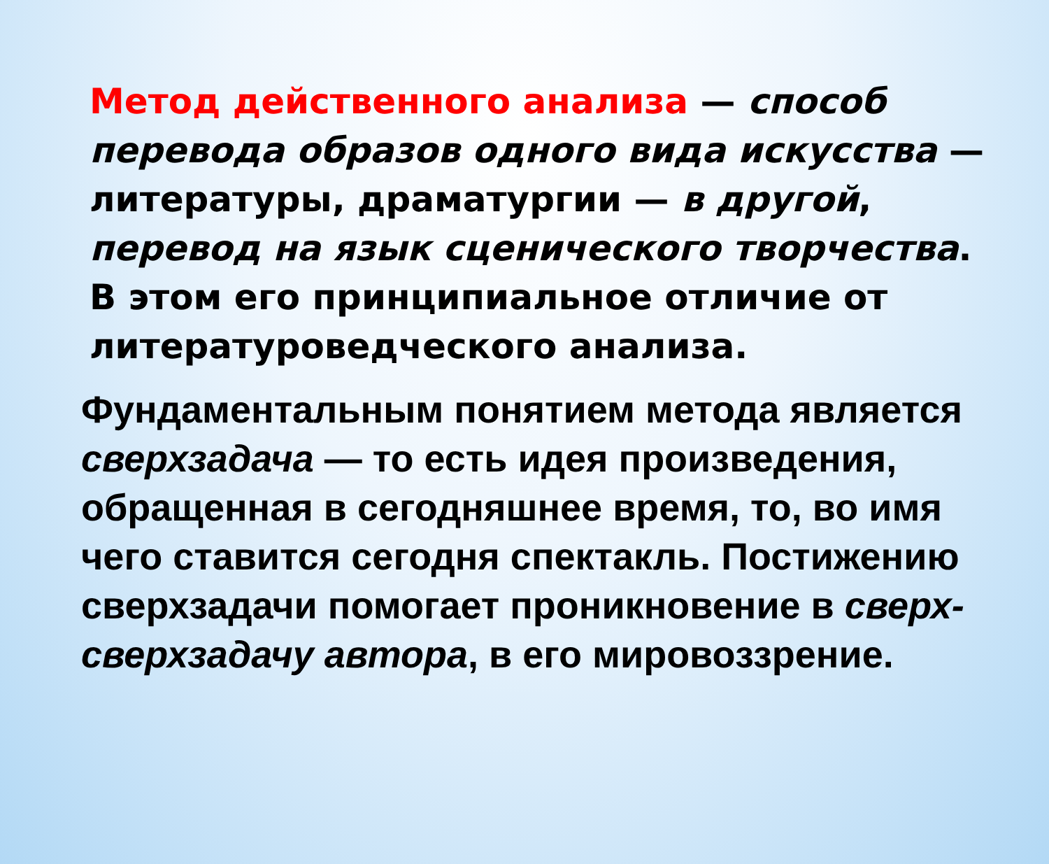Метод действенного анализа — способ перевода образов одного вида искусства — литературы, драматургии — в другой, перевод на язык сценического творчества. В этом его принципиальное отличие от литературоведческого анализа.
Фундаментальным понятием метода является сверхзадача — то есть идея произведения, обращенная в сегодняшнее время, то, во имя чего ставится сегодня спектакль. Постижению сверхзадачи помогает проникновение в сверх-сверхзадачу автора, в его мировоззрение.